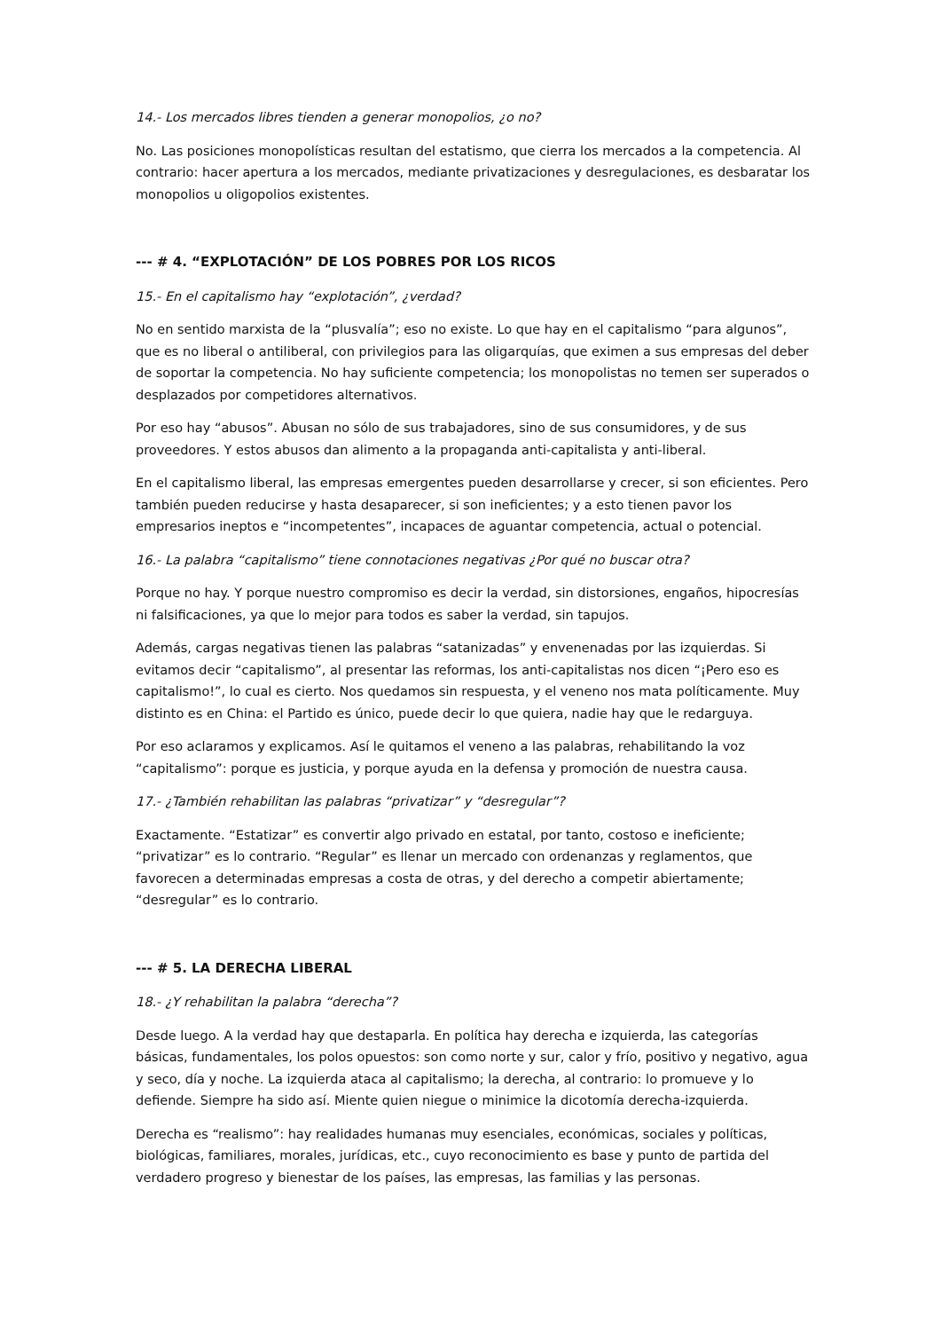14.- Los mercados libres tienden a generar monopolios, ¿o no?
No. Las posiciones monopolísticas resultan del estatismo, que cierra los mercados a la competencia. Al contrario: hacer apertura a los mercados, mediante privatizaciones y desregulaciones, es desbaratar los monopolios u oligopolios existentes.
--- # 4. “EXPLOTACIÓN” DE LOS POBRES POR LOS RICOS
15.- En el capitalismo hay “explotación”, ¿verdad?
No en sentido marxista de la “plusvalía”; eso no existe. Lo que hay en el capitalismo “para algunos”, que es no liberal o antiliberal, con privilegios para las oligarquías, que eximen a sus empresas del deber de soportar la competencia. No hay suficiente competencia; los monopolistas no temen ser superados o desplazados por competidores alternativos.
Por eso hay “abusos”. Abusan no sólo de sus trabajadores, sino de sus consumidores, y de sus proveedores. Y estos abusos dan alimento a la propaganda anti-capitalista y anti-liberal.
En el capitalismo liberal, las empresas emergentes pueden desarrollarse y crecer, si son eficientes. Pero también pueden reducirse y hasta desaparecer, si son ineficientes; y a esto tienen pavor los empresarios ineptos e “incompetentes”, incapaces de aguantar competencia, actual o potencial.
16.- La palabra “capitalismo” tiene connotaciones negativas ¿Por qué no buscar otra?
Porque no hay. Y porque nuestro compromiso es decir la verdad, sin distorsiones, engaños, hipocresías ni falsificaciones, ya que lo mejor para todos es saber la verdad, sin tapujos.
Además, cargas negativas tienen las palabras “satanizadas” y envenenadas por las izquierdas. Si evitamos decir “capitalismo”, al presentar las reformas, los anti-capitalistas nos dicen “¡Pero eso es capitalismo!”, lo cual es cierto. Nos quedamos sin respuesta, y el veneno nos mata políticamente. Muy distinto es en China: el Partido es único, puede decir lo que quiera, nadie hay que le redarguya.
Por eso aclaramos y explicamos. Así le quitamos el veneno a las palabras, rehabilitando la voz “capitalismo”: porque es justicia, y porque ayuda en la defensa y promoción de nuestra causa.
17.- ¿También rehabilitan las palabras “privatizar” y “desregular”?
Exactamente. “Estatizar” es convertir algo privado en estatal, por tanto, costoso e ineficiente; “privatizar” es lo contrario. “Regular” es llenar un mercado con ordenanzas y reglamentos, que favorecen a determinadas empresas a costa de otras, y del derecho a competir abiertamente; “desregular” es lo contrario.
--- # 5. LA DERECHA LIBERAL
18.- ¿Y rehabilitan la palabra “derecha”?
Desde luego. A la verdad hay que destaparla. En política hay derecha e izquierda, las categorías básicas, fundamentales, los polos opuestos: son como norte y sur, calor y frío, positivo y negativo, agua y seco, día y noche. La izquierda ataca al capitalismo; la derecha, al contrario: lo promueve y lo defiende. Siempre ha sido así. Miente quien niegue o minimice la dicotomía derecha-izquierda.
Derecha es “realismo”: hay realidades humanas muy esenciales, económicas, sociales y políticas, biológicas, familiares, morales, jurídicas, etc., cuyo reconocimiento es base y punto de partida del verdadero progreso y bienestar de los países, las empresas, las familias y las personas.